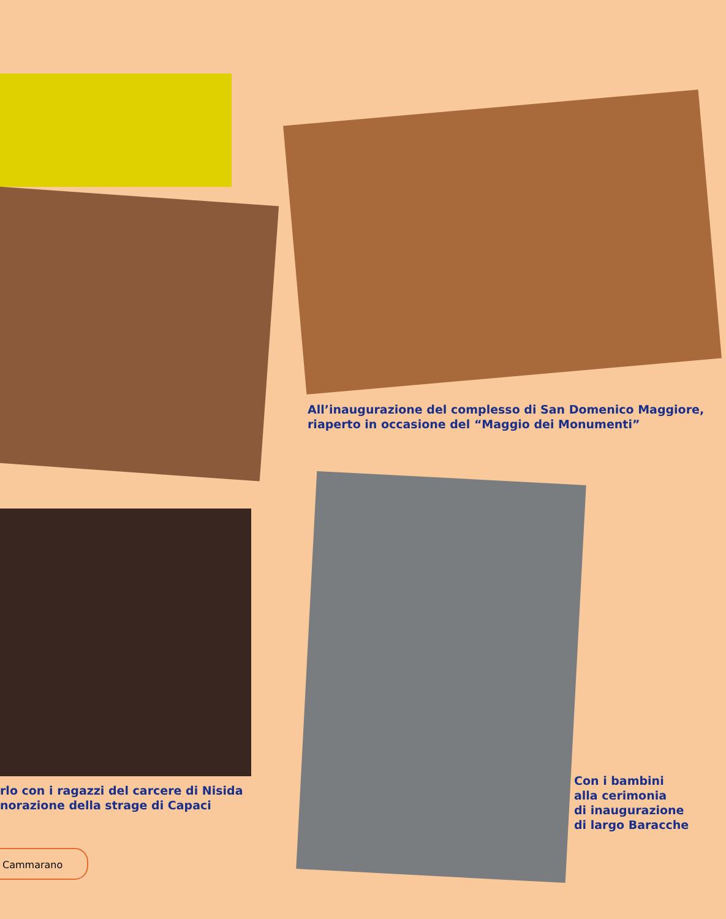All’inaugurazione del complesso di San Domenico Maggiore,
riaperto in occasione del “Maggio dei Monumenti”
rlo con i ragazzi del carcere di Nisida
norazione della strage di Capaci
Con i bambini
alla cerimonia
di inaugurazione
di largo Baracche
Cammarano